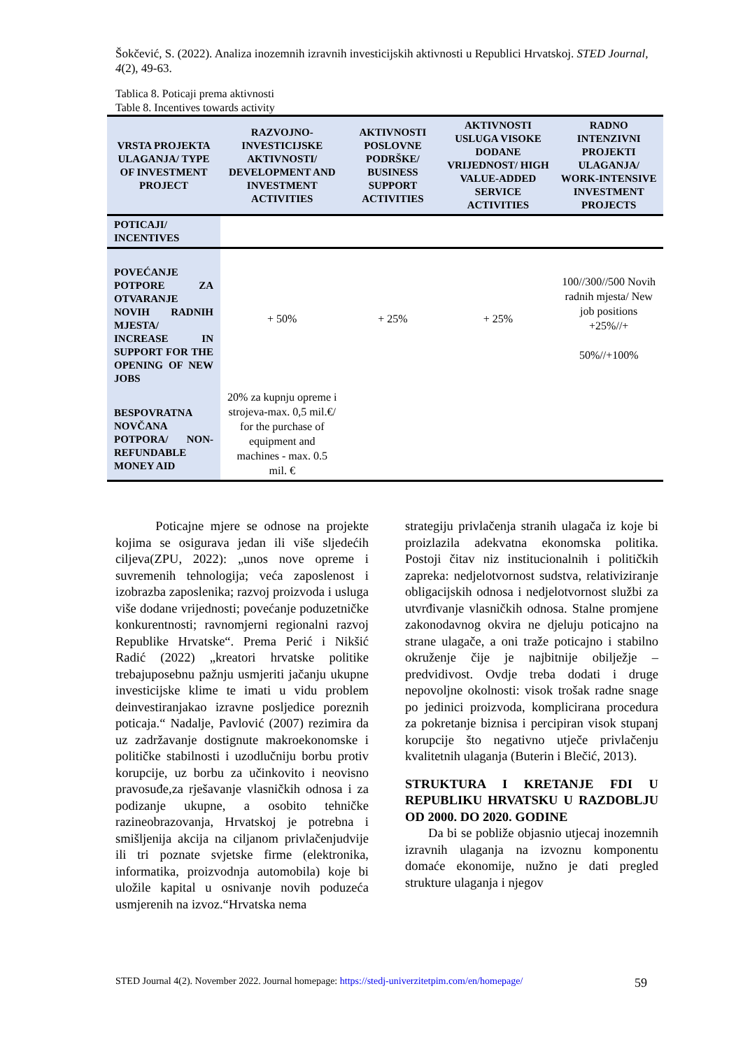Šokčević, S. (2022). Analiza inozemnih izravnih investicijskih aktivnosti u Republici Hrvatskoj. STED Journal, 4(2), 49-63.
Tablica 8. Poticaji prema aktivnosti
Table 8. Incentives towards activity
| VRSTA PROJEKTA ULAGANJA/ TYPE OF INVESTMENT PROJECT | RAZVOJNO-INVESTICIJSKE AKTIVNOSTI/ DEVELOPMENT AND INVESTMENT ACTIVITIES | AKTIVNOSTI POSLOVNE PODRŠKE/ BUSINESS SUPPORT ACTIVITIES | AKTIVNOSTI USLUGA VISOKE DODANE VRIJEDNOST/ HIGH VALUE-ADDED SERVICE ACTIVITIES | RADNO INTENZIVNI PROJEKTI ULAGANJA/ WORK-INTENSIVE INVESTMENT PROJECTS |
| --- | --- | --- | --- | --- |
| POTICAJI/ INCENTIVES | | | | |
| POVEĆANJE POTPORE ZA OTVARANJE NOVIH RADNIH MJESTA/ INCREASE IN SUPPORT FOR THE OPENING OF NEW JOBS | + 50% | + 25% | + 25% | 100//300//500 Novih radnih mjesta/ New job positions +25%//+ 50%//+100% |
| BESPOVRATNA NOVČANA POTPORA/ NON-REFUNDABLE MONEY AID | 20% za kupnju opreme i strojeva-max. 0,5 mil.€/ for the purchase of equipment and machines - max. 0.5 mil. € | | | |
Poticajne mjere se odnose na projekte kojima se osigurava jedan ili više sljedećih ciljeva(ZPU, 2022): „unos nove opreme i suvremenih tehnologija; veća zaposlenost i izobrazba zaposlenika; razvoj proizvoda i usluga više dodane vrijednosti; povećanje poduzetničke konkurentnosti; ravnomjerni regionalni razvoj Republike Hrvatske“. Prema Perić i Nikšić Radić (2022) „kreatori hrvatske politike trebajuposebnu pažnju usmjeriti jačanju ukupne investicijske klime te imati u vidu problem deinvestiranjakao izravne posljedice poreznih poticaja.“ Nadalje, Pavlović (2007) rezimira da uz zadržavanje dostignute makroekonomske i političke stabilnosti i uzodlučniju borbu protiv korupcije, uz borbu za učinkovito i neovisno pravosuđe,za rješavanje vlasničkih odnosa i za podizanje ukupne, a osobito tehničke razineobrazovanja, Hrvatskoj je potrebna i smišljenija akcija na ciljanom privlačenjudvije ili tri poznate svjetske firme (elektronika, informatika, proizvodnja automobila) koje bi uložile kapital u osnivanje novih poduzeća usmjerenih na izvoz.“Hrvatska nema
strategiju privlačenja stranih ulagača iz koje bi proizlazila adekvatna ekonomska politika. Postoji čitav niz institucionalnih i političkih zapreka: nedjelotvornost sudstva, relativiziranje obligacijskih odnosa i nedjelotvornost službi za utvrđivanje vlasničkih odnosa. Stalne promjene zakonodavnog okvira ne djeluju poticajno na strane ulagače, a oni traže poticajno i stabilno okruženje čije je najbitnije obilježje – predvidivost. Ovdje treba dodati i druge nepovoljne okolnosti: visok trošak radne snage po jedinici proizvoda, komplicirana procedura za pokretanje biznisa i percipiran visok stupanj korupcije što negativno utječe privlačenju kvalitetnih ulaganja (Buterin i Blečić, 2013).
STRUKTURA I KRETANJE FDI U REPUBLIKU HRVATSKU U RAZDOBLJU OD 2000. DO 2020. GODINE
Da bi se pobliže objasnio utjecaj inozemnih izravnih ulaganja na izvoznu komponentu domaće ekonomije, nužno je dati pregled strukture ulaganja i njegov
STED Journal 4(2). November 2022. Journal homepage: https://stedj-univerzitetpim.com/en/homepage/ 59